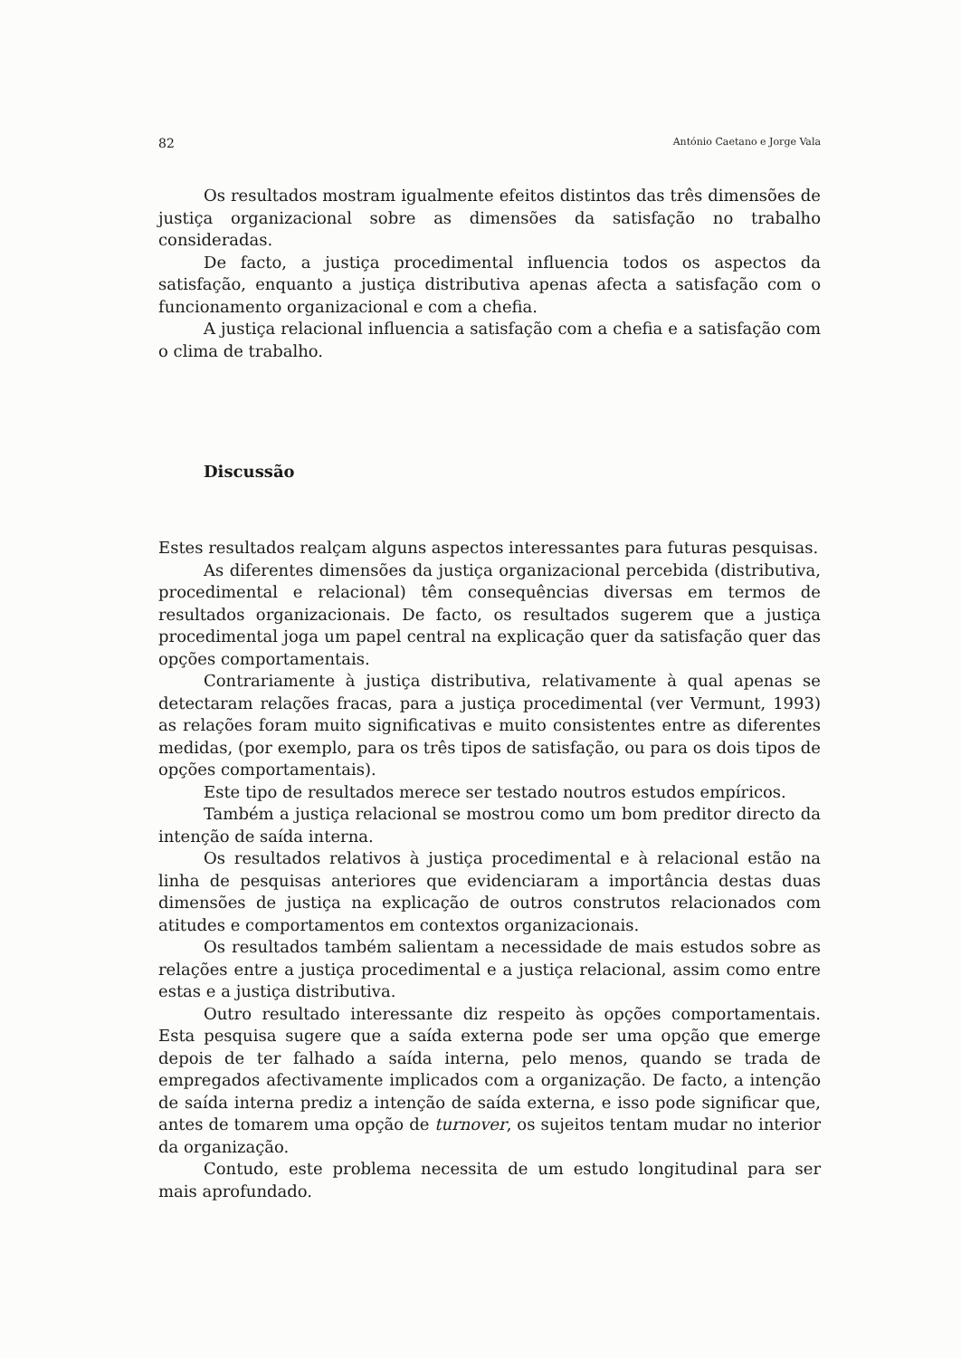82 António Caetano e Jorge Vala
Os resultados mostram igualmente efeitos distintos das três dimensões de justiça organizacional sobre as dimensões da satisfação no trabalho consideradas.
De facto, a justiça procedimental influencia todos os aspectos da satisfação, enquanto a justiça distributiva apenas afecta a satisfação com o funcionamento organizacional e com a chefia.
A justiça relacional influencia a satisfação com a chefia e a satisfação com o clima de trabalho.
Discussão
Estes resultados realçam alguns aspectos interessantes para futuras pesquisas.
As diferentes dimensões da justiça organizacional percebida (distributiva, procedimental e relacional) têm consequências diversas em termos de resultados organizacionais. De facto, os resultados sugerem que a justiça procedimental joga um papel central na explicação quer da satisfação quer das opções comportamentais.
Contrariamente à justiça distributiva, relativamente à qual apenas se detectaram relações fracas, para a justiça procedimental (ver Vermunt, 1993) as relações foram muito significativas e muito consistentes entre as diferentes medidas, (por exemplo, para os três tipos de satisfação, ou para os dois tipos de opções comportamentais).
Este tipo de resultados merece ser testado noutros estudos empíricos.
Também a justiça relacional se mostrou como um bom preditor directo da intenção de saída interna.
Os resultados relativos à justiça procedimental e à relacional estão na linha de pesquisas anteriores que evidenciaram a importância destas duas dimensões de justiça na explicação de outros construtos relacionados com atitudes e comportamentos em contextos organizacionais.
Os resultados também salientam a necessidade de mais estudos sobre as relações entre a justiça procedimental e a justiça relacional, assim como entre estas e a justiça distributiva.
Outro resultado interessante diz respeito às opções comportamentais. Esta pesquisa sugere que a saída externa pode ser uma opção que emerge depois de ter falhado a saída interna, pelo menos, quando se trada de empregados afectivamente implicados com a organização. De facto, a intenção de saída interna prediz a intenção de saída externa, e isso pode significar que, antes de tomarem uma opção de turnover, os sujeitos tentam mudar no interior da organização.
Contudo, este problema necessita de um estudo longitudinal para ser mais aprofundado.